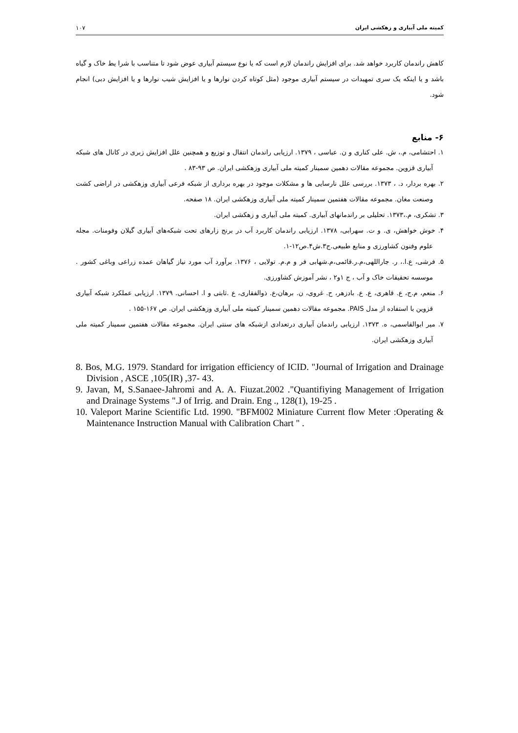کمیته ملی آبیاری و زهکشی ایران ۱۰۷
کاهش راندمان کاربرد خواهد شد. برای افزایش راندمان لازم است که یا نوع سیستم آبیاری عوض شود تا متناسب با شرا یط خاک و گیاه باشد و یا اینکه یک سری تمهیدات در سیستم آبیاری موجود (مثل کوتاه کردن نوارها و یا افزایش شیب نوارها و یا افزایش دبی) انجام شود.
۶- منابع
۱. احتشامی، م.، ش. علی کناری و ن. عباسی ، ۱۳۷۹. ارزیابی راندمان انتقال و توزیع و همچنین علل افزایش زبری در کانال های شبکه آبیاری قزوین. مجموعه مقالات دهمین سمینار کمیته ملی آبیاری وزهکشی ایران. ص ۹۳-۸۳ .
۲. بهره بردار، د. ، ۱۳۷۳. بررسی علل نارسایی ها و مشکلات موجود در بهره برداری از شبکه فرعی آبیاری وزهکشی در اراضی کشت وصنعت مغان. مجموعه مقالات هفتمین سمینار کمیته ملی آبیاری وزهکشی ایران. ۱۸ صفحه.
۳. تشکری، م.،۱۳۷۳. تحلیلی بر راندمانهای آبیاری. کمیته ملی آبیاری و زهکشی ایران.
۴. خوش خواهش، ی. و ت. سهرابی، ۱۳۷۸. ارزیابی راندمان کاربرد آب در برنج زارهای تحت شبکه‌های آبیاری گیلان وفومنات. مجله علوم وفنون کشاورزی و منابع طبیعی.ج۳.ش۴.ص۱۲-۱.
۵. فرشی، ع.ا.، ر. جاراللهی،م.ر.قائمی،م.شهابی فر و م.م. تولایی ، ۱۳۷۶. برآورد آب مورد نیاز گیاهان عمده زراعی وباغی کشور . موسسه تحقیقات خاک و آب ، ج ۱و۲ ، نشر آموزش کشاورزی.
۶. منعم، م.ج، ع. قاهری، ع. ع. بادزهر، ح. غروی، ن. برهان،ع. ذوالفقاری، ع .ثابتی و ا. احسانی. ۱۳۷۹. ارزیابی عملکرد شبکه آبیاری قزوین با استفاده از مدل PAIS. مجموعه مقالات دهمین سمینار کمیته ملی آبیاری وزهکشی ایران. ص ۱۶۷-۱۵۵ .
۷. میر ابوالقاسمی، ه. ۱۳۷۳. ارزیابی راندمان آبیاری درتعدادی ازشبکه های سنتی ایران. مجموعه مقالات هفتمین سمینار کمیته ملی آبیاری وزهکشی ایران.
8. Bos, M.G. 1979. Standard for irrigation efficiency of ICID. "Journal of Irrigation and Drainage Division , ASCE ,105(IR) ,37- 43.
9. Javan, M, S.Sanaee-Jahromi and A. A. Fiuzat.2002 ."Quantifiying Management of Irrigation and Drainage Systems ".J of Irrig. and Drain. Eng ., 128(1), 19-25 .
10. Valeport Marine Scientific Ltd. 1990. "BFM002 Miniature Current flow Meter :Operating & Maintenance Instruction Manual with Calibration Chart " .